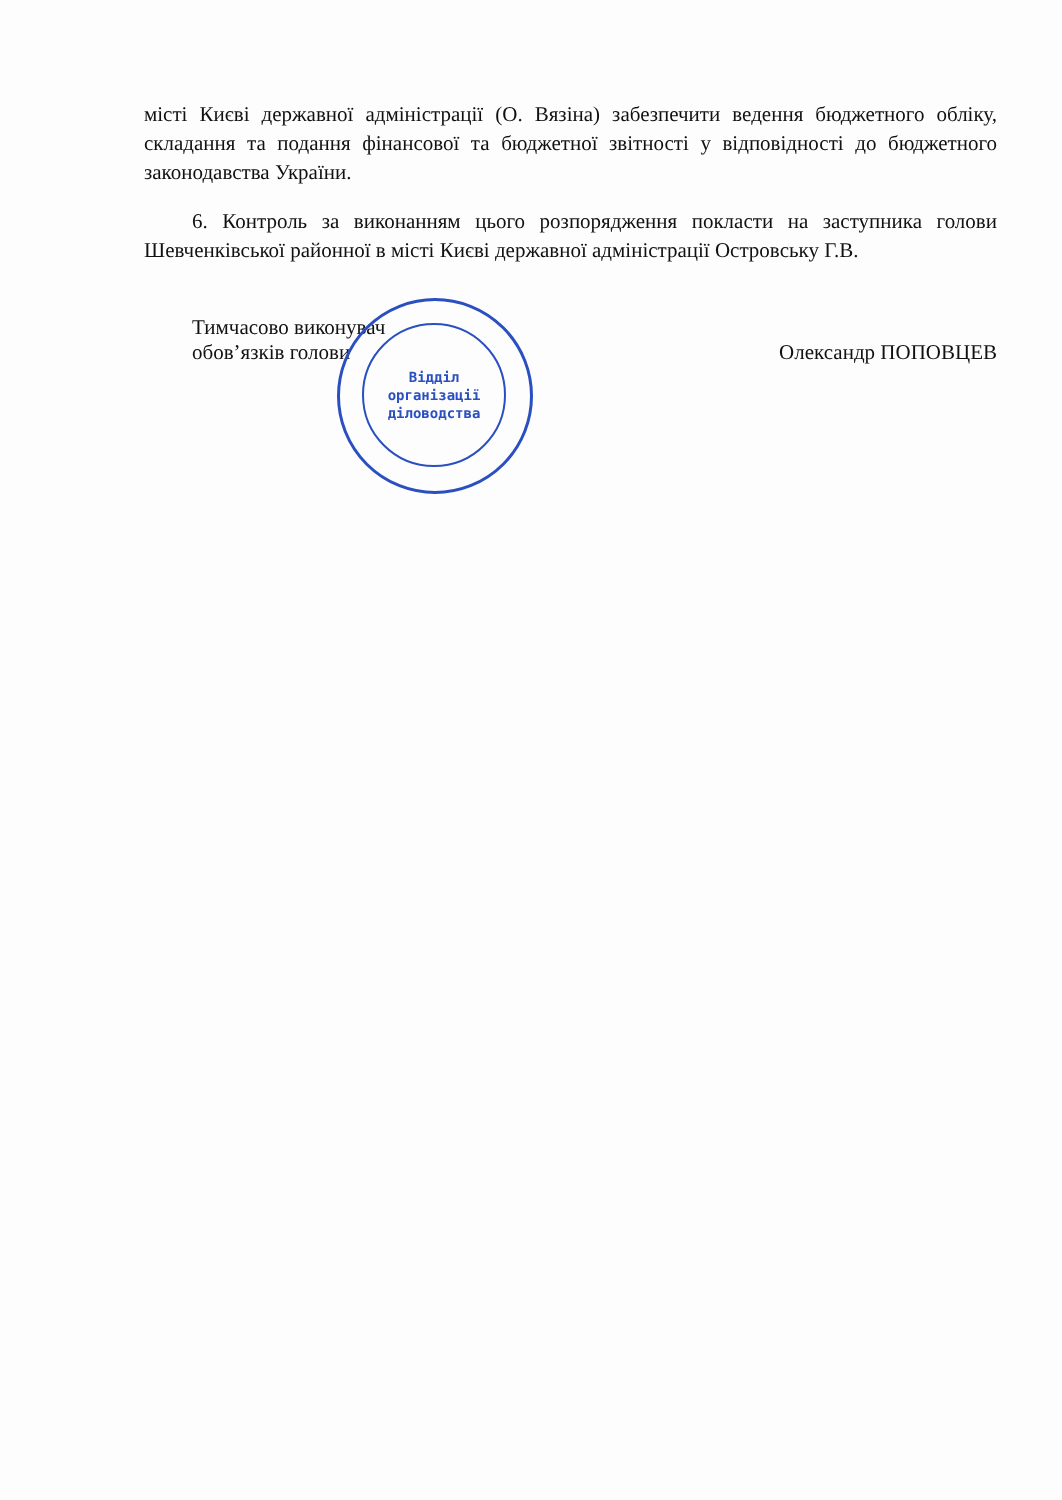місті Києві державної адміністрації (О. Вязіна) забезпечити ведення бюджетного обліку, складання та подання фінансової та бюджетної звітності у відповідності до бюджетного законодавства України.
6. Контроль за виконанням цього розпорядження покласти на заступника голови Шевченківської районної в місті Києві державної адміністрації Островську Г.В.
Тимчасово виконувач
обов’язків голови
Олександр ПОПОВЦЕВ
Відділ
організації
діловодства